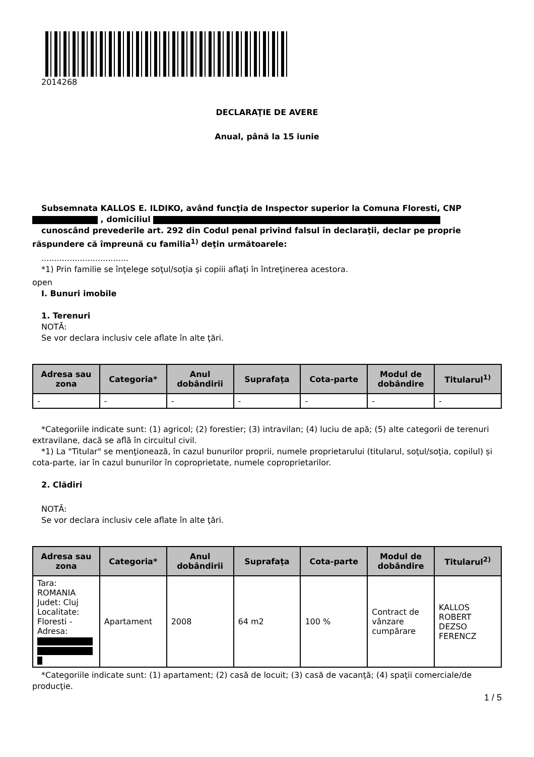2014268
DECLARAŢIE DE AVERE
Anual, până la 15 iunie
Subsemnata KALLOS E. ILDIKO, având funcţia de Inspector superior la Comuna Floresti, CNP , domiciliul
cunoscând prevederile art. 292 din Codul penal privind falsul în declaraţii, declar pe proprie răspundere că împreună cu familia<sup>1)</sup> deţin următoarele:
..................................
*1) Prin familie se înţelege soţul/soţia şi copiii aflaţi în întreţinerea acestora.
open
I. Bunuri imobile
1. Terenuri
NOTĂ:
Se vor declara inclusiv cele aflate în alte ţări.
| Adresa sau zona | Categoria* | Anul dobândirii | Suprafaţa | Cota-parte | Modul de dobândire | Titularul<sup>1)</sup> |
| --- | --- | --- | --- | --- | --- | --- |
| - | - | - | - | - | - | - |
*Categoriile indicate sunt: (1) agricol; (2) forestier; (3) intravilan; (4) luciu de apă; (5) alte categorii de terenuri extravilane, dacă se află în circuitul civil.
*1) La "Titular" se menţionează, în cazul bunurilor proprii, numele proprietarului (titularul, soţul/soţia, copilul) și cota-parte, iar în cazul bunurilor în coproprietate, numele coproprietarilor.
2. Clădiri
NOTĂ:
Se vor declara inclusiv cele aflate în alte ţări.
| Adresa sau zona | Categoria* | Anul dobândirii | Suprafaţa | Cota-parte | Modul de dobândire | Titularul<sup>2)</sup> |
| --- | --- | --- | --- | --- | --- | --- |
| Tara: ROMANIA Judet: Cluj Localitate: Floresti - Adresa: | Apartament | 2008 | 64 m2 | 100 % | Contract de vânzare cumpărare | KALLOS ROBERT DEZSO FERENCZ |
*Categoriile indicate sunt: (1) apartament; (2) casă de locuit; (3) casă de vacanţă; (4) spaţii comerciale/de producţie.
1 / 5